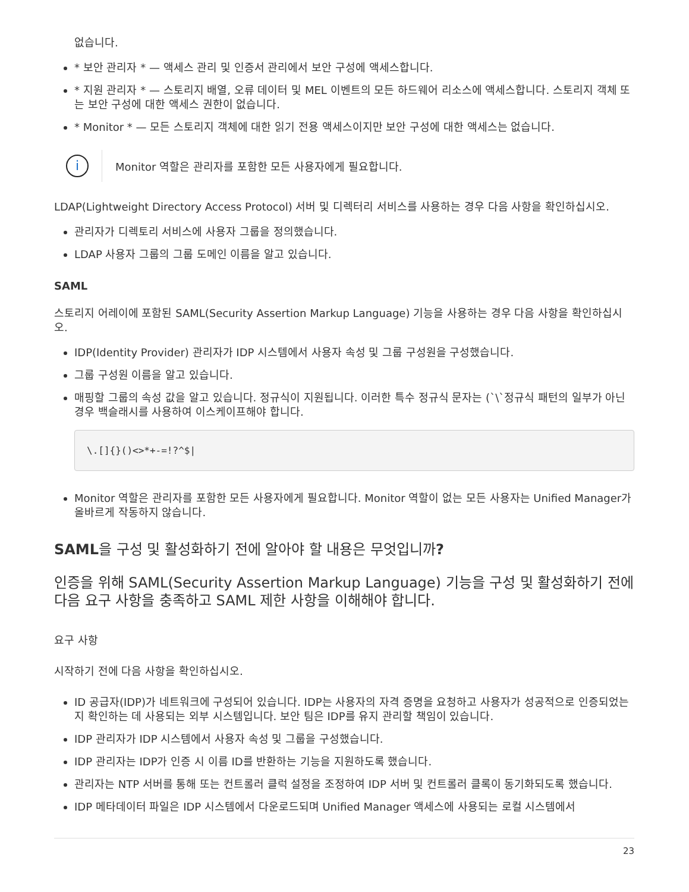없습니다.
* 보안 관리자 * — 액세스 관리 및 인증서 관리에서 보안 구성에 액세스합니다.
* 지원 관리자 * — 스토리지 배열, 오류 데이터 및 MEL 이벤트의 모든 하드웨어 리소스에 액세스합니다. 스토리지 객체 또는 보안 구성에 대한 액세스 권한이 없습니다.
* Monitor * — 모든 스토리지 객체에 대한 읽기 전용 액세스이지만 보안 구성에 대한 액세스는 없습니다.
i
Monitor 역할은 관리자를 포함한 모든 사용자에게 필요합니다.
LDAP(Lightweight Directory Access Protocol) 서버 및 디렉터리 서비스를 사용하는 경우 다음 사항을 확인하십시오.
관리자가 디렉토리 서비스에 사용자 그룹을 정의했습니다.
LDAP 사용자 그룹의 그룹 도메인 이름을 알고 있습니다.
SAML
스토리지 어레이에 포함된 SAML(Security Assertion Markup Language) 기능을 사용하는 경우 다음 사항을 확인하십시오.
IDP(Identity Provider) 관리자가 IDP 시스템에서 사용자 속성 및 그룹 구성원을 구성했습니다.
그룹 구성원 이름을 알고 있습니다.
매핑할 그룹의 속성 값을 알고 있습니다. 정규식이 지원됩니다. 이러한 특수 정규식 문자는 (`\`정규식 패턴의 일부가 아닌 경우 백슬래시를 사용하여 이스케이프해야 합니다.
\.[]{}()<>*+-=!?^$|
Monitor 역할은 관리자를 포함한 모든 사용자에게 필요합니다. Monitor 역할이 없는 모든 사용자는 Unified Manager가 올바르게 작동하지 않습니다.
SAML을 구성 및 활성화하기 전에 알아야 할 내용은 무엇입니까?
인증을 위해 SAML(Security Assertion Markup Language) 기능을 구성 및 활성화하기 전에 다음 요구 사항을 충족하고 SAML 제한 사항을 이해해야 합니다.
요구 사항
시작하기 전에 다음 사항을 확인하십시오.
ID 공급자(IDP)가 네트워크에 구성되어 있습니다. IDP는 사용자의 자격 증명을 요청하고 사용자가 성공적으로 인증되었는지 확인하는 데 사용되는 외부 시스템입니다. 보안 팀은 IDP를 유지 관리할 책임이 있습니다.
IDP 관리자가 IDP 시스템에서 사용자 속성 및 그룹을 구성했습니다.
IDP 관리자는 IDP가 인증 시 이름 ID를 반환하는 기능을 지원하도록 했습니다.
관리자는 NTP 서버를 통해 또는 컨트롤러 클럭 설정을 조정하여 IDP 서버 및 컨트롤러 클록이 동기화되도록 했습니다.
IDP 메타데이터 파일은 IDP 시스템에서 다운로드되며 Unified Manager 액세스에 사용되는 로컬 시스템에서
23